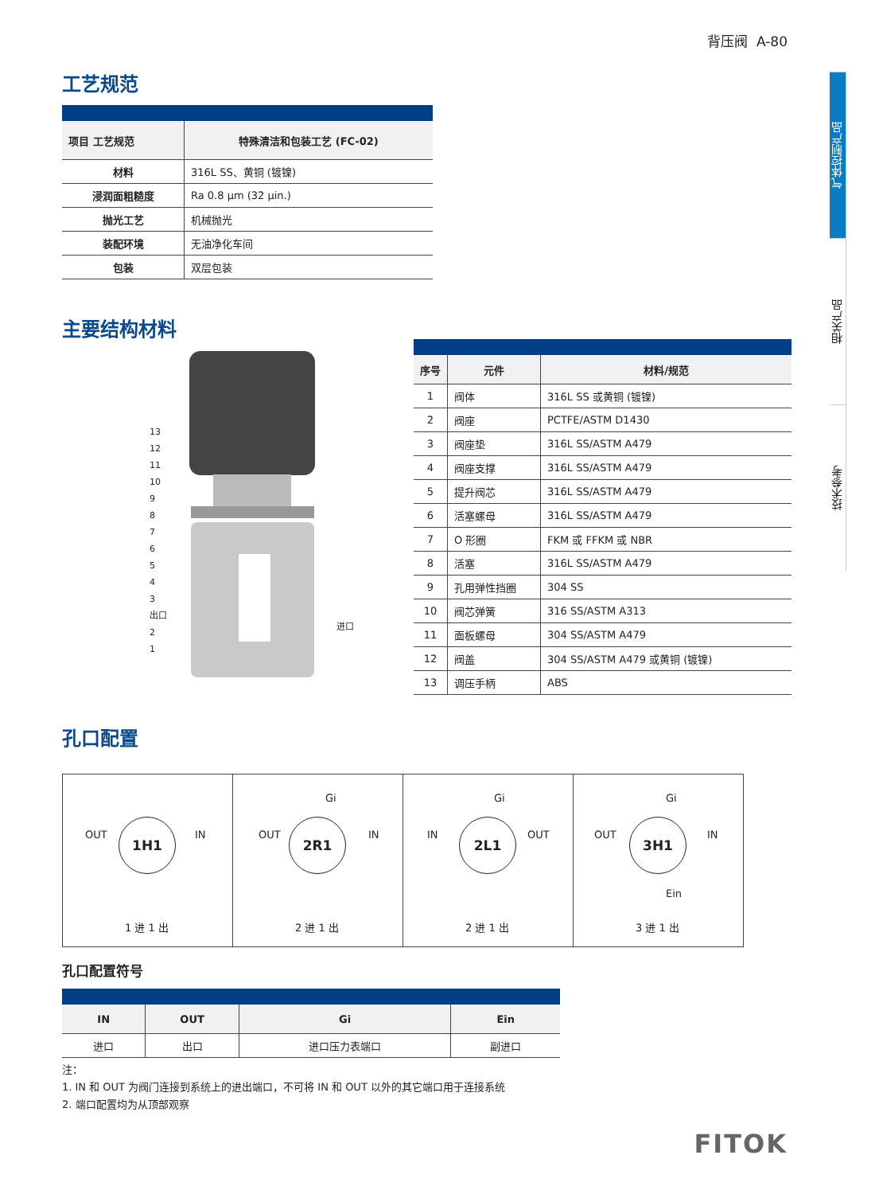背压阀 A-80
气体控制产品
相关产品
技术参考
工艺规范
| 项目 工艺规范 | 特殊清洁和包装工艺 (FC-02) |
| --- | --- |
| 材料 | 316L SS、黄铜 (镀镍) |
| 浸润面粗糙度 | Ra 0.8 μm (32 μin.) |
| 抛光工艺 | 机械抛光 |
| 装配环境 | 无油净化车间 |
| 包装 | 双层包装 |
主要结构材料
13
12
11
10
9
8
7
6
5
4
3
出口
2
1
进口
| 序号 | 元件 | 材料/规范 |
| --- | --- | --- |
| 1 | 阀体 | 316L SS 或黄铜 (镀镍) |
| 2 | 阀座 | PCTFE/ASTM D1430 |
| 3 | 阀座垫 | 316L SS/ASTM A479 |
| 4 | 阀座支撑 | 316L SS/ASTM A479 |
| 5 | 提升阀芯 | 316L SS/ASTM A479 |
| 6 | 活塞螺母 | 316L SS/ASTM A479 |
| 7 | O 形圈 | FKM 或 FFKM 或 NBR |
| 8 | 活塞 | 316L SS/ASTM A479 |
| 9 | 孔用弹性挡圈 | 304 SS |
| 10 | 阀芯弹簧 | 316 SS/ASTM A313 |
| 11 | 面板螺母 | 304 SS/ASTM A479 |
| 12 | 阀盖 | 304 SS/ASTM A479 或黄铜 (镀镍) |
| 13 | 调压手柄 | ABS |
孔口配置
OUT
1H1
IN
1 进 1 出
Gi
OUT
2R1
IN
2 进 1 出
Gi
IN
2L1
OUT
2 进 1 出
Gi
OUT
3H1
IN
Ein
3 进 1 出
孔口配置符号
| IN | OUT | Gi | Ein |
| --- | --- | --- | --- |
| 进口 | 出口 | 进口压力表端口 | 副进口 |
注：
1. IN 和 OUT 为阀门连接到系统上的进出端口，不可将 IN 和 OUT 以外的其它端口用于连接系统
2. 端口配置均为从顶部观察
FITOK